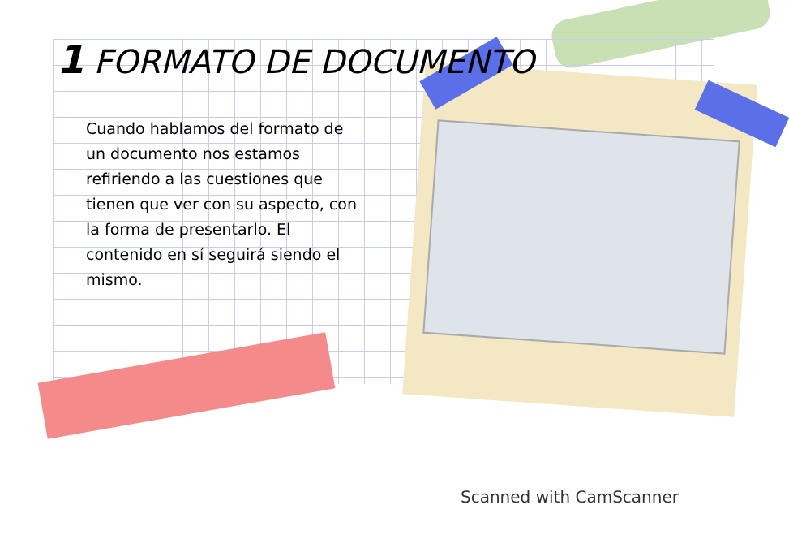1 FORMATO DE DOCUMENTO
Cuando hablamos del formato de un documento nos estamos refiriendo a las cuestiones que tienen que ver con su aspecto, con la forma de presentarlo. El contenido en sí seguirá siendo el mismo.
Scanned with CamScanner